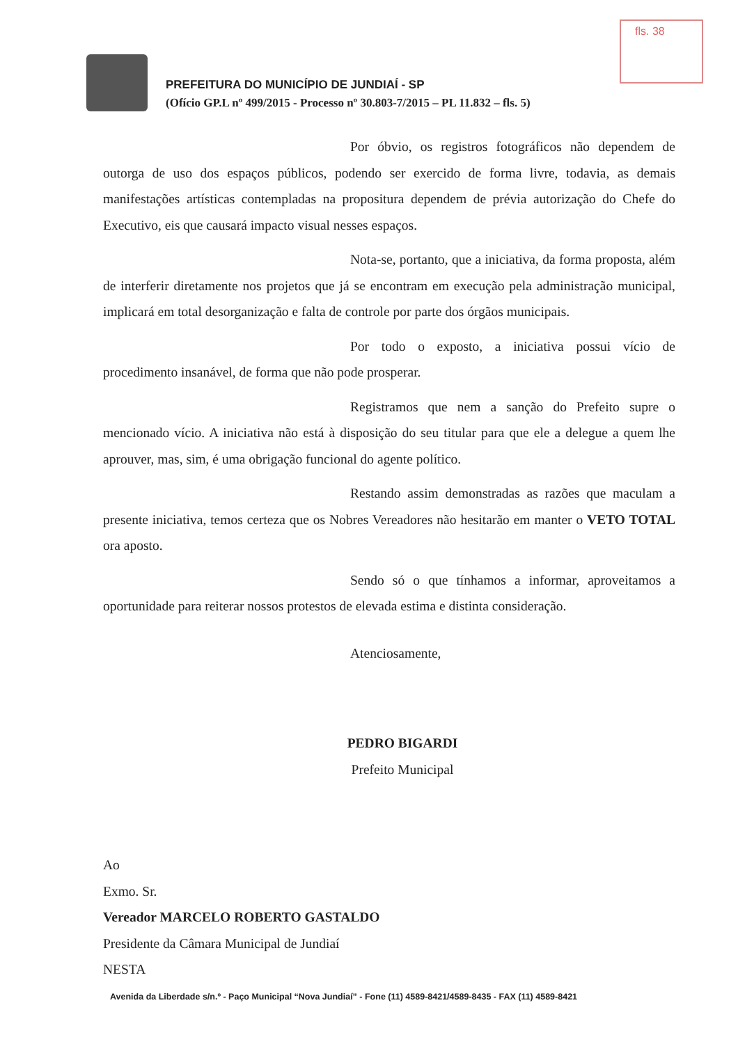fls. 38
PREFEITURA DO MUNICÍPIO DE JUNDIAÍ - SP
(Ofício GP.L nº 499/2015 - Processo nº 30.803-7/2015 – PL 11.832 – fls. 5)
Por óbvio, os registros fotográficos não dependem de outorga de uso dos espaços públicos, podendo ser exercido de forma livre, todavia, as demais manifestações artísticas contempladas na propositura dependem de prévia autorização do Chefe do Executivo, eis que causará impacto visual nesses espaços.
Nota-se, portanto, que a iniciativa, da forma proposta, além de interferir diretamente nos projetos que já se encontram em execução pela administração municipal, implicará em total desorganização e falta de controle por parte dos órgãos municipais.
Por todo o exposto, a iniciativa possui vício de procedimento insanável, de forma que não pode prosperar.
Registramos que nem a sanção do Prefeito supre o mencionado vício. A iniciativa não está à disposição do seu titular para que ele a delegue a quem lhe aprouver, mas, sim, é uma obrigação funcional do agente político.
Restando assim demonstradas as razões que maculam a presente iniciativa, temos certeza que os Nobres Vereadores não hesitarão em manter o VETO TOTAL ora aposto.
Sendo só o que tínhamos a informar, aproveitamos a oportunidade para reiterar nossos protestos de elevada estima e distinta consideração.
Atenciosamente,
PEDRO BIGARDI
Prefeito Municipal
Ao
Exmo. Sr.
Vereador MARCELO ROBERTO GASTALDO
Presidente da Câmara Municipal de Jundiaí
NESTA
Avenida da Liberdade s/n.º - Paço Municipal “Nova Jundiaí” - Fone (11) 4589-8421/4589-8435 - FAX (11) 4589-8421